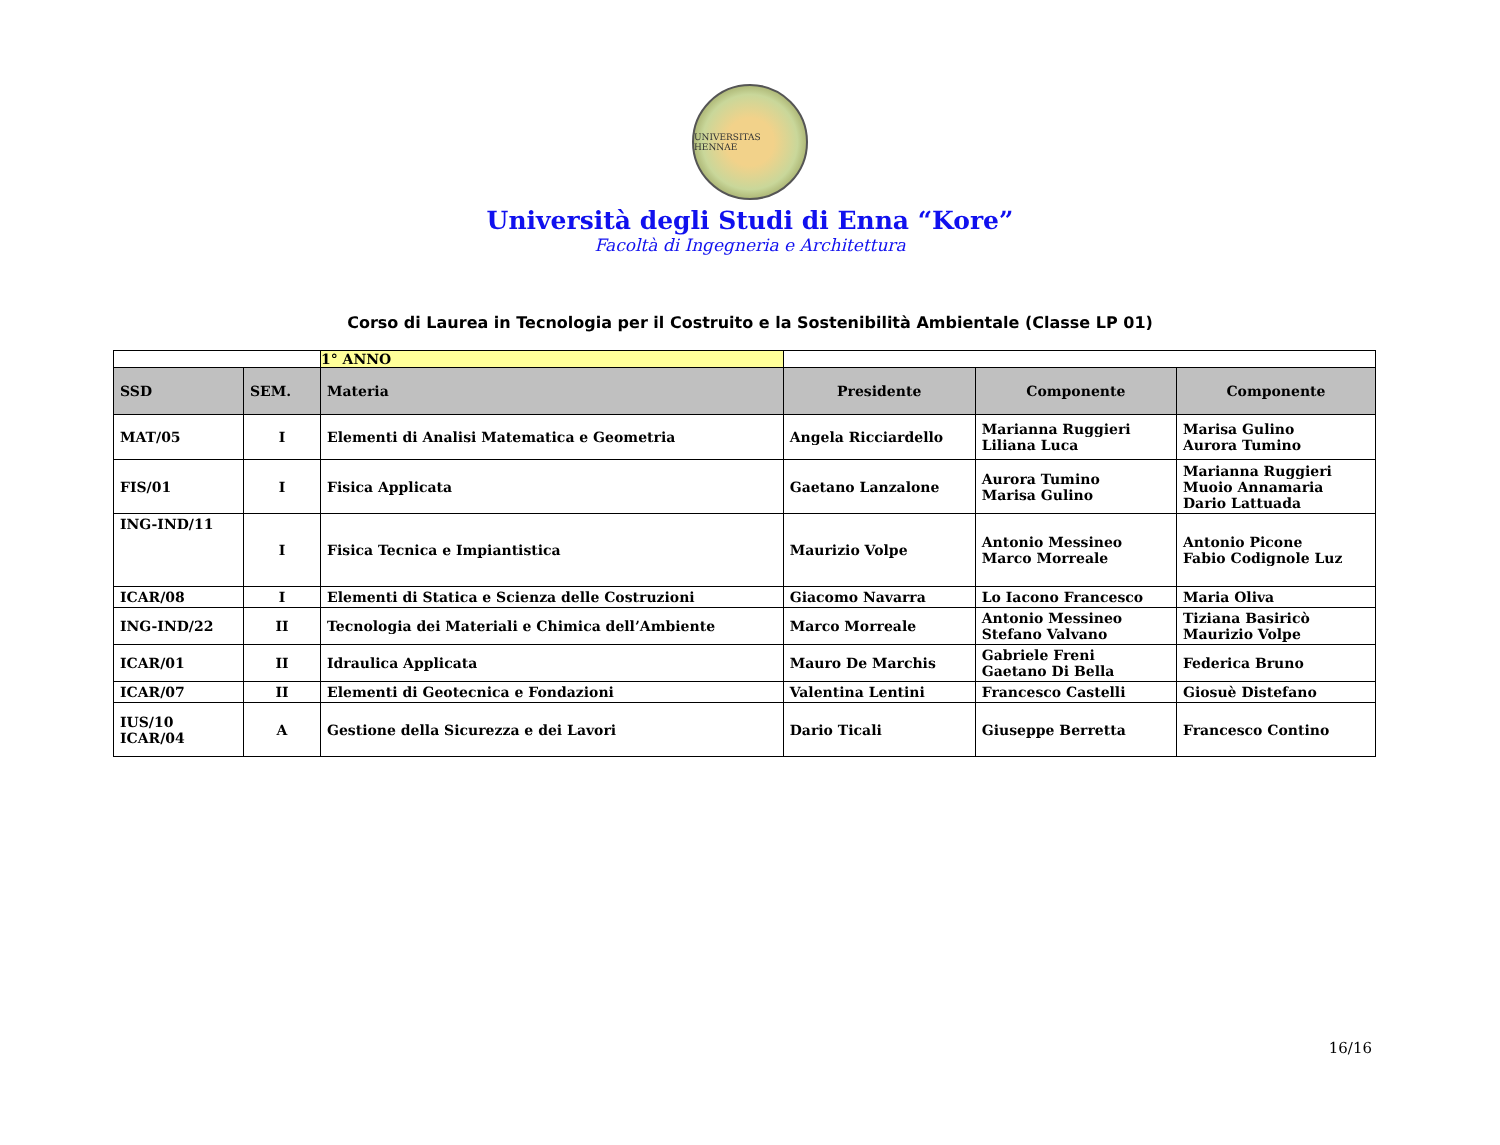UNIVERSITAS HENNAE
Università degli Studi di Enna “Kore”
Facoltà di Ingegneria e Architettura
Corso di Laurea in Tecnologia per il Costruito e la Sostenibilità Ambientale (Classe LP 01)
| | | 1° ANNO | | | |
| SSD | SEM. | Materia | Presidente | Componente | Componente |
| MAT/05 | I | Elementi di Analisi Matematica e Geometria | Angela Ricciardello | Marianna Ruggieri Liliana Luca | Marisa Gulino Aurora Tumino |
| FIS/01 | I | Fisica Applicata | Gaetano Lanzalone | Aurora Tumino Marisa Gulino | Marianna Ruggieri Muoio Annamaria Dario Lattuada |
| ING-IND/11 | I | Fisica Tecnica e Impiantistica | Maurizio Volpe | Antonio Messineo Marco Morreale | Antonio Picone Fabio Codignole Luz |
| ICAR/08 | I | Elementi di Statica e Scienza delle Costruzioni | Giacomo Navarra | Lo Iacono Francesco | Maria Oliva |
| ING-IND/22 | II | Tecnologia dei Materiali e Chimica dell’Ambiente | Marco Morreale | Antonio Messineo Stefano Valvano | Tiziana Basiricò Maurizio Volpe |
| ICAR/01 | II | Idraulica Applicata | Mauro De Marchis | Gabriele Freni Gaetano Di Bella | Federica Bruno |
| ICAR/07 | II | Elementi di Geotecnica e Fondazioni | Valentina Lentini | Francesco Castelli | Giosuè Distefano |
| IUS/10 ICAR/04 | A | Gestione della Sicurezza e dei Lavori | Dario Ticali | Giuseppe Berretta | Francesco Contino |
16/16